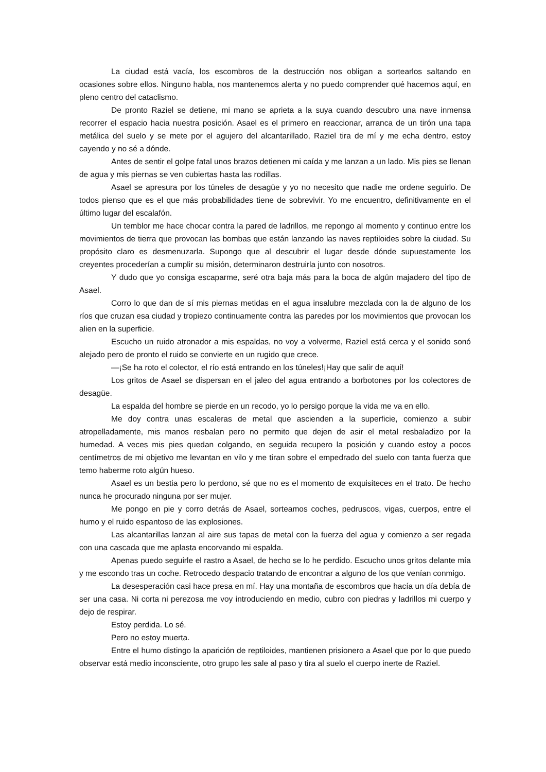La ciudad está vacía, los escombros de la destrucción nos obligan a sortearlos saltando en ocasiones sobre ellos. Ninguno habla, nos mantenemos alerta y no puedo comprender qué hacemos aquí, en pleno centro del cataclismo.
De pronto Raziel se detiene, mi mano se aprieta a la suya cuando descubro una nave inmensa recorrer el espacio hacia nuestra posición. Asael es el primero en reaccionar, arranca de un tirón una tapa metálica del suelo y se mete por el agujero del alcantarillado, Raziel tira de mí y me echa dentro, estoy cayendo y no sé a dónde.
Antes de sentir el golpe fatal unos brazos detienen mi caída y me lanzan a un lado. Mis pies se llenan de agua y mis piernas se ven cubiertas hasta las rodillas.
Asael se apresura por los túneles de desagüe y yo no necesito que nadie me ordene seguirlo. De todos pienso que es el que más probabilidades tiene de sobrevivir. Yo me encuentro, definitivamente en el último lugar del escalafón.
Un temblor me hace chocar contra la pared de ladrillos, me repongo al momento y continuo entre los movimientos de tierra que provocan las bombas que están lanzando las naves reptiloides sobre la ciudad. Su propósito claro es desmenuzarla. Supongo que al descubrir el lugar desde dónde supuestamente los creyentes procederían a cumplir su misión, determinaron destruirla junto con nosotros.
Y dudo que yo consiga escaparme, seré otra baja más para la boca de algún majadero del tipo de Asael.
Corro lo que dan de sí mis piernas metidas en el agua insalubre mezclada con la de alguno de los ríos que cruzan esa ciudad y tropiezo continuamente contra las paredes por los movimientos que provocan los alien en la superficie.
Escucho un ruido atronador a mis espaldas, no voy a volverme, Raziel está cerca y el sonido sonó alejado pero de pronto el ruido se convierte en un rugido que crece.
—¡Se ha roto el colector, el río está entrando en los túneles!¡Hay que salir de aquí!
Los gritos de Asael se dispersan en el jaleo del agua entrando a borbotones por los colectores de desagüe.
La espalda del hombre se pierde en un recodo, yo lo persigo porque la vida me va en ello.
Me doy contra unas escaleras de metal que ascienden a la superficie, comienzo a subir atropelladamente, mis manos resbalan pero no permito que dejen de asir el metal resbaladizo por la humedad. A veces mis pies quedan colgando, en seguida recupero la posición y cuando estoy a pocos centímetros de mi objetivo me levantan en vilo y me tiran sobre el empedrado del suelo con tanta fuerza que temo haberme roto algún hueso.
Asael es un bestia pero lo perdono, sé que no es el momento de exquisiteces en el trato. De hecho nunca he procurado ninguna por ser mujer.
Me pongo en pie y corro detrás de Asael, sorteamos coches, pedruscos, vigas, cuerpos, entre el humo y el ruido espantoso de las explosiones.
Las alcantarillas lanzan al aire sus tapas de metal con la fuerza del agua y comienzo a ser regada con una cascada que me aplasta encorvando mi espalda.
Apenas puedo seguirle el rastro a Asael, de hecho se lo he perdido. Escucho unos gritos delante mía y me escondo tras un coche. Retrocedo despacio tratando de encontrar a alguno de los que venían conmigo.
La desesperación casi hace presa en mí. Hay una montaña de escombros que hacía un día debía de ser una casa. Ni corta ni perezosa me voy introduciendo en medio, cubro con piedras y ladrillos mi cuerpo y dejo de respirar.
Estoy perdida. Lo sé.
Pero no estoy muerta.
Entre el humo distingo la aparición de reptiloides, mantienen prisionero a Asael que por lo que puedo observar está medio inconsciente, otro grupo les sale al paso y tira al suelo el cuerpo inerte de Raziel.